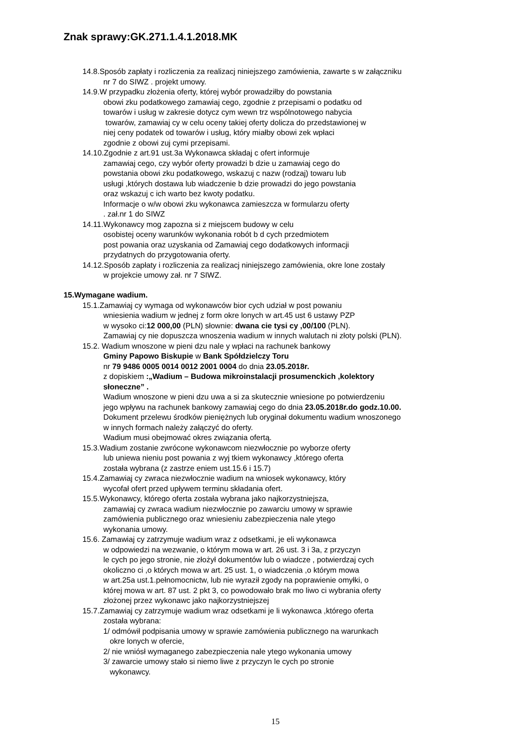Znak sprawy:GK.271.1.4.1.2018.MK
14.8.Sposób zapłaty i rozliczenia za realizacj niniejszego zamówienia, zawarte s w załączniku
nr 7 do SIWZ . projekt umowy.
14.9.W przypadku złożenia oferty, której wybór prowadziłby do powstania
obowi zku podatkowego zamawiaj cego, zgodnie z przepisami o podatku od
towarów i usług w zakresie dotycz cym wewn trz wspólnotowego nabycia
towarów, zamawiaj cy w celu oceny takiej oferty dolicza do przedstawionej w
niej ceny podatek od towarów i usług, który miałby obowi zek wpłaci
zgodnie z obowi zuj cymi przepisami.
14.10.Zgodnie z art.91 ust.3a Wykonawca składaj c ofert informuje
zamawiaj cego, czy wybór oferty prowadzi b dzie u zamawiaj cego do
powstania obowi zku podatkowego, wskazuj c nazw (rodzaj) towaru lub
usługi ,których dostawa lub wiadczenie b dzie prowadzi do jego powstania
oraz wskazuj c ich warto bez kwoty podatku.
Informacje o w/w obowi zku wykonawca zamieszcza w formularzu oferty
. zał.nr 1 do SIWZ
14.11.Wykonawcy mog zapozna si z miejscem budowy w celu
osobistej oceny warunków wykonania robót b d cych przedmiotem
post powania oraz uzyskania od Zamawiaj cego dodatkowych informacji
przydatnych do przygotowania oferty.
14.12.Sposób zapłaty i rozliczenia za realizacj niniejszego zamówienia, okre lone zostały
w projekcie umowy zał. nr 7 SIWZ.
15.Wymagane wadium.
15.1.Zamawiaj cy wymaga od wykonawców bior cych udział w post powaniu
wniesienia wadium w jednej z form okre lonych w art.45 ust 6 ustawy PZP
w wysoko ci:12 000,00 (PLN) słownie: dwana cie tysi cy ,00/100 (PLN).
Zamawiaj cy nie dopuszcza wnoszenia wadium w innych walutach ni złoty polski (PLN).
15.2. Wadium wnoszone w pieni dzu nale y wpłaci na rachunek bankowy
Gminy Papowo Biskupie w Bank Spółdzielczy Toru
nr 79 9486 0005 0014 0012 2001 0004 do dnia 23.05.2018r.
z dopiskiem :„Wadium – Budowa mikroinstalacji prosumenckich ,kolektory
słoneczne” .
Wadium wnoszone w pieni dzu uwa a si za skutecznie wniesione po potwierdzeniu
jego wpływu na rachunek bankowy zamawiaj cego do dnia 23.05.2018r.do godz.10.00.
Dokument przelewu środków pieniężnych lub oryginał dokumentu wadium wnoszonego
w innych formach należy załączyć do oferty.
Wadium musi obejmować okres związania ofertą.
15.3.Wadium zostanie zwrócone wykonawcom niezwłocznie po wyborze oferty
lub uniewa nieniu post powania z wyj tkiem wykonawcy ,którego oferta
została wybrana (z zastrze eniem ust.15.6 i 15.7)
15.4.Zamawiaj cy zwraca niezwłocznie wadium na wniosek wykonawcy, który
wycofał ofert przed upływem terminu składania ofert.
15.5.Wykonawcy, którego oferta została wybrana jako najkorzystniejsza,
zamawiaj cy zwraca wadium niezwłocznie po zawarciu umowy w sprawie
zamówienia publicznego oraz wniesieniu zabezpieczenia nale ytego
wykonania umowy.
15.6. Zamawiaj cy zatrzymuje wadium wraz z odsetkami, je eli wykonawca
w odpowiedzi na wezwanie, o którym mowa w art. 26 ust. 3 i 3a, z przyczyn
le cych po jego stronie, nie złożył dokumentów lub o wiadcze , potwierdzaj cych
okoliczno ci ,o których mowa w art. 25 ust. 1, o wiadczenia ,o którym mowa
w art.25a ust.1.pełnomocnictw, lub nie wyraził zgody na poprawienie omyłki, o
której mowa w art. 87 ust. 2 pkt 3, co powodowało brak mo liwo ci wybrania oferty
złożonej przez wykonawc jako najkorzystniejszej
15.7.Zamawiaj cy zatrzymuje wadium wraz odsetkami je li wykonawca ,którego oferta
została wybrana:
1/ odmówił podpisania umowy w sprawie zamówienia publicznego na warunkach
okre lonych w ofercie,
2/ nie wniósł wymaganego zabezpieczenia nale ytego wykonania umowy
3/ zawarcie umowy stało si niemo liwe z przyczyn le cych po stronie
wykonawcy.
15